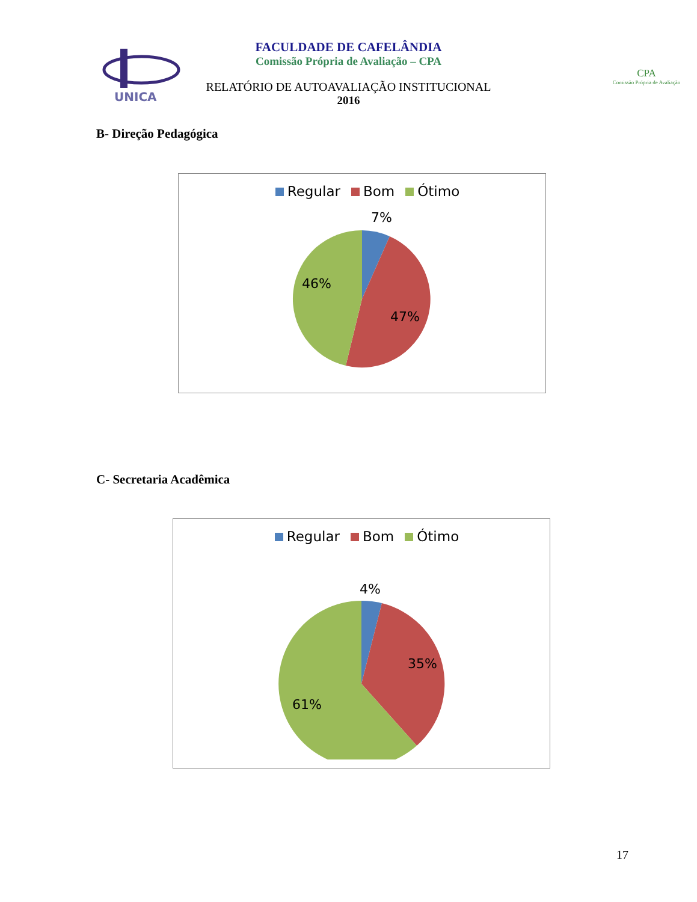UNICA
FACULDADE DE CAFELÂNDIA
Comissão Própria de Avaliação – CPA
RELATÓRIO DE AUTOAVALIAÇÃO INSTITUCIONAL
2016
CPA
Comissão Própria de Avaliação
B- Direção Pedagógica
Regular Bom Ótimo
7%
46%
47%
C- Secretaria Acadêmica
Regular Bom Ótimo
4%
35%
61%
17